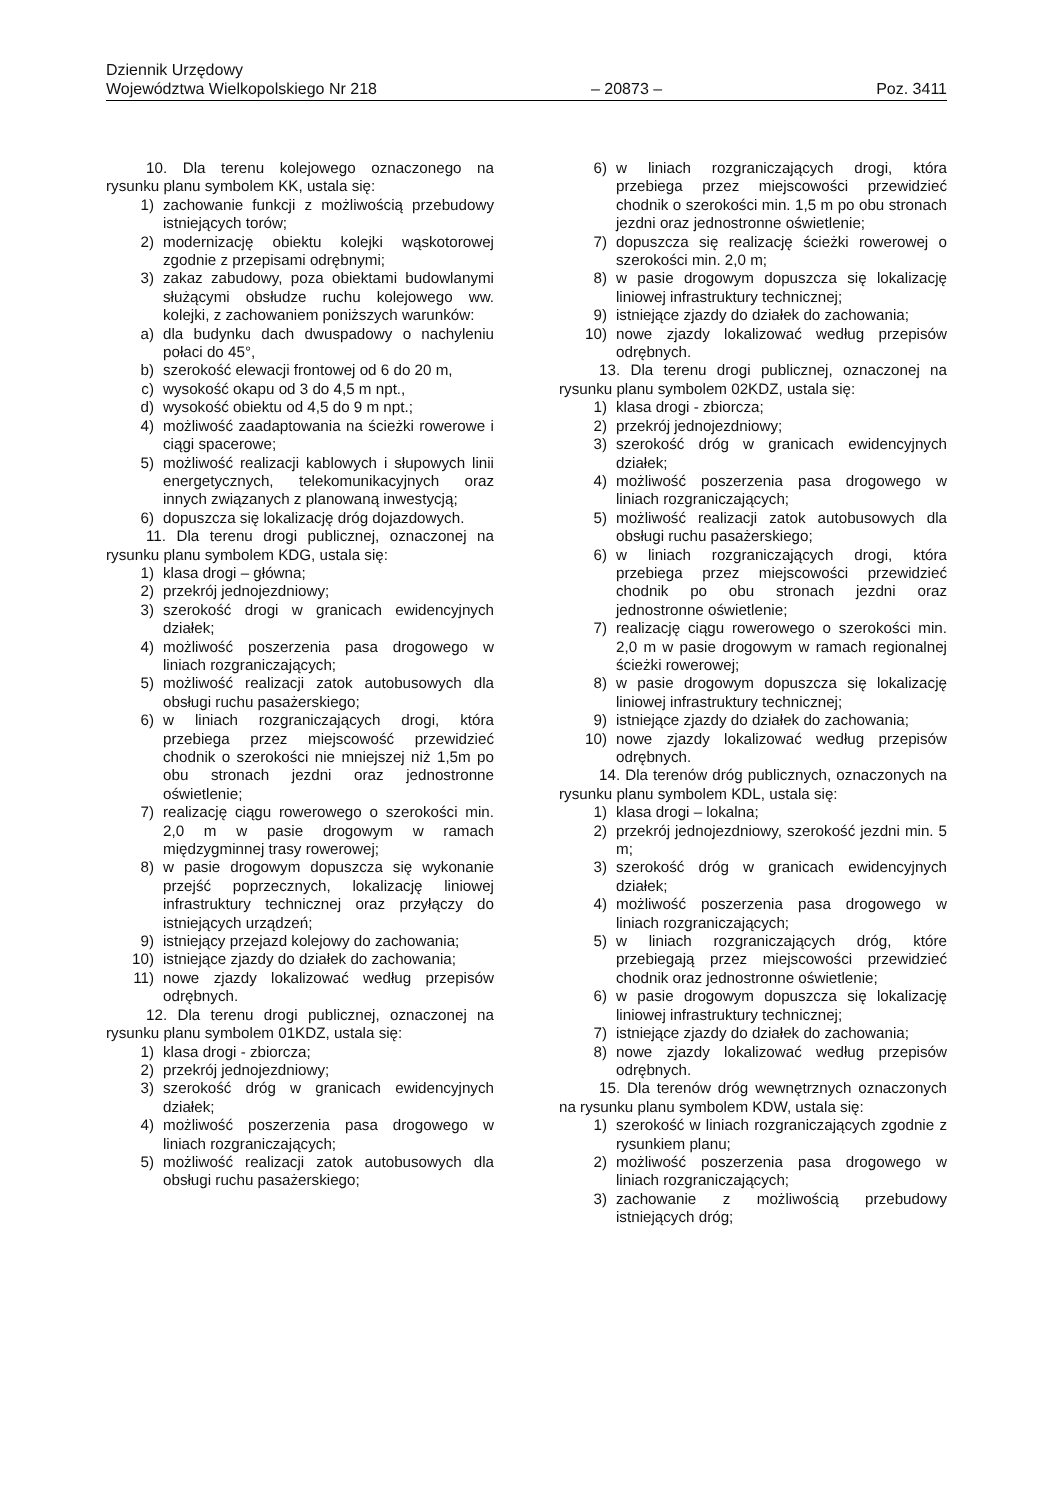Dziennik Urzędowy
Województwa Wielkopolskiego Nr 218 – 20873 – Poz. 3411
10. Dla terenu kolejowego oznaczonego na rysunku planu symbolem KK, ustala się:
1) zachowanie funkcji z możliwością przebudowy istniejących torów;
2) modernizację obiektu kolejki wąskotorowej zgodnie z przepisami odrębnymi;
3) zakaz zabudowy, poza obiektami budowlanymi służącymi obsłudze ruchu kolejowego ww. kolejki, z zachowaniem poniższych warunków:
a) dla budynku dach dwuspadowy o nachyleniu połaci do 45°,
b) szerokość elewacji frontowej od 6 do 20 m,
c) wysokość okapu od 3 do 4,5 m npt.,
d) wysokość obiektu od 4,5 do 9 m npt.;
4) możliwość zaadaptowania na ścieżki rowerowe i ciągi spacerowe;
5) możliwość realizacji kablowych i słupowych linii energetycznych, telekomunikacyjnych oraz innych związanych z planowaną inwestycją;
6) dopuszcza się lokalizację dróg dojazdowych.
11. Dla terenu drogi publicznej, oznaczonej na rysunku planu symbolem KDG, ustala się:
1) klasa drogi – główna;
2) przekrój jednojezdniowy;
3) szerokość drogi w granicach ewidencyjnych działek;
4) możliwość poszerzenia pasa drogowego w liniach rozgraniczających;
5) możliwość realizacji zatok autobusowych dla obsługi ruchu pasażerskiego;
6) w liniach rozgraniczających drogi, która przebiega przez miejscowość przewidzieć chodnik o szerokości nie mniejszej niż 1,5m po obu stronach jezdni oraz jednostronne oświetlenie;
7) realizację ciągu rowerowego o szerokości min. 2,0 m w pasie drogowym w ramach międzygminnej trasy rowerowej;
8) w pasie drogowym dopuszcza się wykonanie przejść poprzecznych, lokalizację liniowej infrastruktury technicznej oraz przyłączy do istniejących urządzeń;
9) istniejący przejazd kolejowy do zachowania;
10) istniejące zjazdy do działek do zachowania;
11) nowe zjazdy lokalizować według przepisów odrębnych.
12. Dla terenu drogi publicznej, oznaczonej na rysunku planu symbolem 01KDZ, ustala się:
1) klasa drogi - zbiorcza;
2) przekrój jednojezdniowy;
3) szerokość dróg w granicach ewidencyjnych działek;
4) możliwość poszerzenia pasa drogowego w liniach rozgraniczających;
5) możliwość realizacji zatok autobusowych dla obsługi ruchu pasażerskiego;
6) w liniach rozgraniczających drogi, która przebiega przez miejscowości przewidzieć chodnik o szerokości min. 1,5 m po obu stronach jezdni oraz jednostronne oświetlenie;
7) dopuszcza się realizację ścieżki rowerowej o szerokości min. 2,0 m;
8) w pasie drogowym dopuszcza się lokalizację liniowej infrastruktury technicznej;
9) istniejące zjazdy do działek do zachowania;
10) nowe zjazdy lokalizować według przepisów odrębnych.
13. Dla terenu drogi publicznej, oznaczonej na rysunku planu symbolem 02KDZ, ustala się:
1) klasa drogi - zbiorcza;
2) przekrój jednojezdniowy;
3) szerokość dróg w granicach ewidencyjnych działek;
4) możliwość poszerzenia pasa drogowego w liniach rozgraniczających;
5) możliwość realizacji zatok autobusowych dla obsługi ruchu pasażerskiego;
6) w liniach rozgraniczających drogi, która przebiega przez miejscowości przewidzieć chodnik po obu stronach jezdni oraz jednostronne oświetlenie;
7) realizację ciągu rowerowego o szerokości min. 2,0 m w pasie drogowym w ramach regionalnej ścieżki rowerowej;
8) w pasie drogowym dopuszcza się lokalizację liniowej infrastruktury technicznej;
9) istniejące zjazdy do działek do zachowania;
10) nowe zjazdy lokalizować według przepisów odrębnych.
14. Dla terenów dróg publicznych, oznaczonych na rysunku planu symbolem KDL, ustala się:
1) klasa drogi – lokalna;
2) przekrój jednojezdniowy, szerokość jezdni min. 5 m;
3) szerokość dróg w granicach ewidencyjnych działek;
4) możliwość poszerzenia pasa drogowego w liniach rozgraniczających;
5) w liniach rozgraniczających dróg, które przebiegają przez miejscowości przewidzieć chodnik oraz jednostronne oświetlenie;
6) w pasie drogowym dopuszcza się lokalizację liniowej infrastruktury technicznej;
7) istniejące zjazdy do działek do zachowania;
8) nowe zjazdy lokalizować według przepisów odrębnych.
15. Dla terenów dróg wewnętrznych oznaczonych na rysunku planu symbolem KDW, ustala się:
1) szerokość w liniach rozgraniczających zgodnie z rysunkiem planu;
2) możliwość poszerzenia pasa drogowego w liniach rozgraniczających;
3) zachowanie z możliwością przebudowy istniejących dróg;